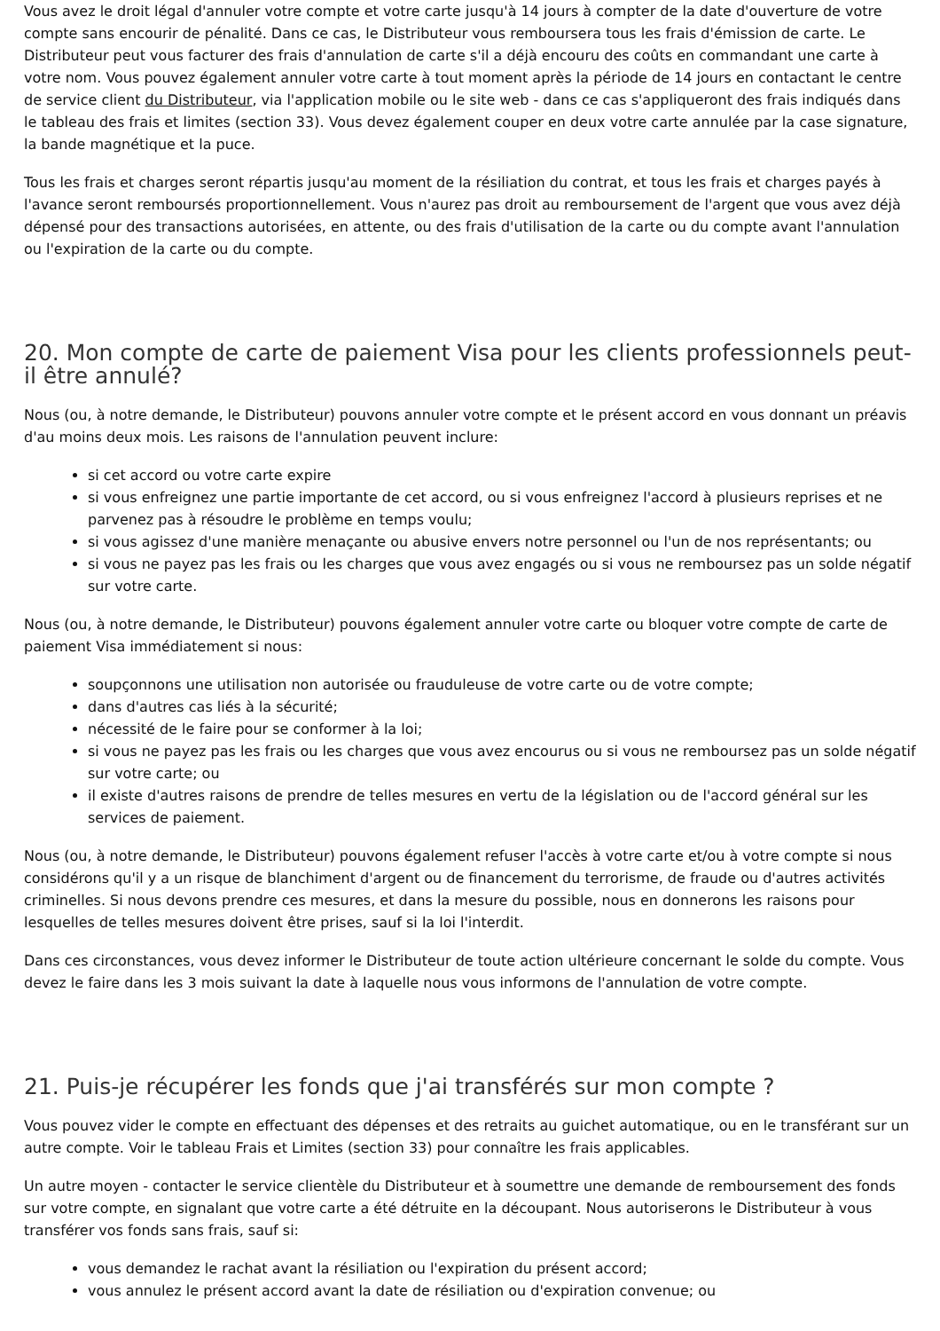Vous avez le droit légal d'annuler votre compte et votre carte jusqu'à 14 jours à compter de la date d'ouverture de votre compte sans encourir de pénalité. Dans ce cas, le Distributeur vous remboursera tous les frais d'émission de carte. Le Distributeur peut vous facturer des frais d'annulation de carte s'il a déjà encouru des coûts en commandant une carte à votre nom. Vous pouvez également annuler votre carte à tout moment après la période de 14 jours en contactant le centre de service client du Distributeur, via l'application mobile ou le site web - dans ce cas s'appliqueront des frais indiqués dans le tableau des frais et limites (section 33). Vous devez également couper en deux votre carte annulée par la case signature, la bande magnétique et la puce.
Tous les frais et charges seront répartis jusqu'au moment de la résiliation du contrat, et tous les frais et charges payés à l'avance seront remboursés proportionnellement. Vous n'aurez pas droit au remboursement de l'argent que vous avez déjà dépensé pour des transactions autorisées, en attente, ou des frais d'utilisation de la carte ou du compte avant l'annulation ou l'expiration de la carte ou du compte.
20. Mon compte de carte de paiement Visa pour les clients professionnels peut-il être annulé?
Nous (ou, à notre demande, le Distributeur) pouvons annuler votre compte et le présent accord en vous donnant un préavis d'au moins deux mois. Les raisons de l'annulation peuvent inclure:
si cet accord ou votre carte expire
si vous enfreignez une partie importante de cet accord, ou si vous enfreignez l'accord à plusieurs reprises et ne parvenez pas à résoudre le problème en temps voulu;
si vous agissez d'une manière menaçante ou abusive envers notre personnel ou l'un de nos représentants; ou
si vous ne payez pas les frais ou les charges que vous avez engagés ou si vous ne remboursez pas un solde négatif sur votre carte.
Nous (ou, à notre demande, le Distributeur) pouvons également annuler votre carte ou bloquer votre compte de carte de paiement Visa immédiatement si nous:
soupçonnons une utilisation non autorisée ou frauduleuse de votre carte ou de votre compte;
dans d'autres cas liés à la sécurité;
nécessité de le faire pour se conformer à la loi;
si vous ne payez pas les frais ou les charges que vous avez encourus ou si vous ne remboursez pas un solde négatif sur votre carte; ou
il existe d'autres raisons de prendre de telles mesures en vertu de la législation ou de l'accord général sur les services de paiement.
Nous (ou, à notre demande, le Distributeur) pouvons également refuser l'accès à votre carte et/ou à votre compte si nous considérons qu'il y a un risque de blanchiment d'argent ou de financement du terrorisme, de fraude ou d'autres activités criminelles. Si nous devons prendre ces mesures, et dans la mesure du possible, nous en donnerons les raisons pour lesquelles de telles mesures doivent être prises, sauf si la loi l'interdit.
Dans ces circonstances, vous devez informer le Distributeur de toute action ultérieure concernant le solde du compte. Vous devez le faire dans les 3 mois suivant la date à laquelle nous vous informons de l'annulation de votre compte.
21. Puis-je récupérer les fonds que j'ai transférés sur mon compte ?
Vous pouvez vider le compte en effectuant des dépenses et des retraits au guichet automatique, ou en le transférant sur un autre compte. Voir le tableau Frais et Limites (section 33) pour connaître les frais applicables.
Un autre moyen - contacter le service clientèle du Distributeur et à soumettre une demande de remboursement des fonds sur votre compte, en signalant que votre carte a été détruite en la découpant. Nous autoriserons le Distributeur à vous transférer vos fonds sans frais, sauf si:
vous demandez le rachat avant la résiliation ou l'expiration du présent accord;
vous annulez le présent accord avant la date de résiliation ou d'expiration convenue; ou